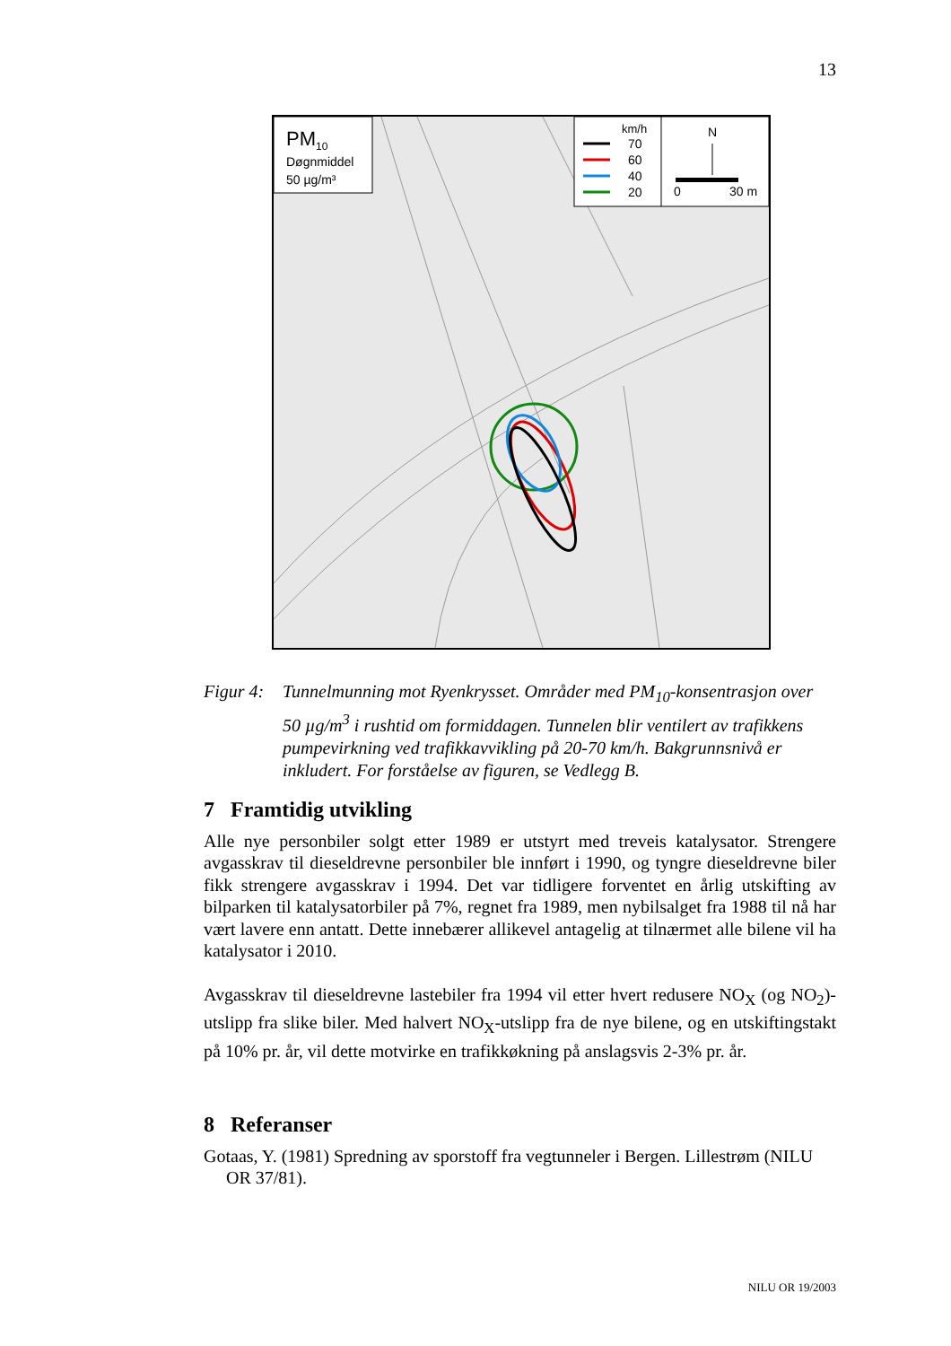13
PM10
Døgnmiddel
50 µg/m³
km/h
70
60
40
20
N
0
30 m
Figur 4:
Tunnelmunning mot Ryenkrysset. Områder med PM<sub>10</sub>-konsentrasjon over 50 µg/m<sup>3</sup> i rushtid om formiddagen. Tunnelen blir ventilert av trafikkens pumpevirkning ved trafikkavvikling på 20-70 km/h. Bakgrunnsnivå er inkludert. For forståelse av figuren, se Vedlegg B.
7 Framtidig utvikling
Alle nye personbiler solgt etter 1989 er utstyrt med treveis katalysator. Strengere avgasskrav til dieseldrevne personbiler ble innført i 1990, og tyngre dieseldrevne biler fikk strengere avgasskrav i 1994. Det var tidligere forventet en årlig utskifting av bilparken til katalysatorbiler på 7%, regnet fra 1989, men nybilsalget fra 1988 til nå har vært lavere enn antatt. Dette innebærer allikevel antagelig at tilnærmet alle bilene vil ha katalysator i 2010.
Avgasskrav til dieseldrevne lastebiler fra 1994 vil etter hvert redusere NO<sub>X</sub> (og NO<sub>2</sub>)-utslipp fra slike biler. Med halvert NO<sub>X</sub>-utslipp fra de nye bilene, og en utskiftingstakt på 10% pr. år, vil dette motvirke en trafikkøkning på anslagsvis 2-3% pr. år.
8 Referanser
Gotaas, Y. (1981) Spredning av sporstoff fra vegtunneler i Bergen. Lillestrøm (NILU OR 37/81).
NILU OR 19/2003